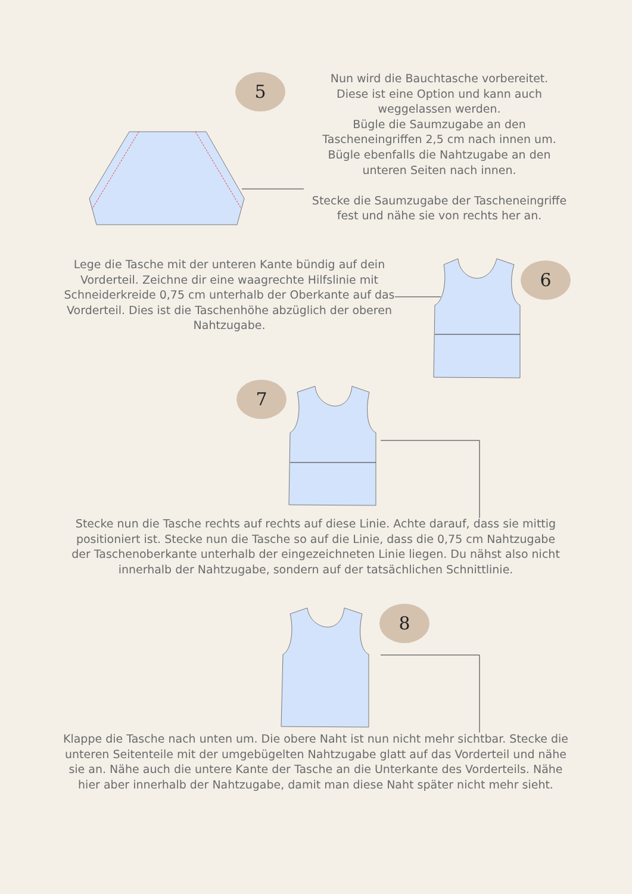5
Nun wird die Bauchtasche vorbereitet.
Diese ist eine Option und kann auch weggelassen werden.
Bügle die Saumzugabe an den Tascheneingriffen 2,5 cm nach innen um. Bügle ebenfalls die Nahtzugabe an den unteren Seiten nach innen.
Stecke die Saumzugabe der Tascheneingriffe fest und nähe sie von rechts her an.
6
Lege die Tasche mit der unteren Kante bündig auf dein Vorderteil. Zeichne dir eine waagrechte Hilfslinie mit Schneiderkreide 0,75 cm unterhalb der Oberkante auf das Vorderteil. Dies ist die Taschenhöhe abzüglich der oberen Nahtzugabe.
7
Stecke nun die Tasche rechts auf rechts auf diese Linie. Achte darauf, dass sie mittig positioniert ist. Stecke nun die Tasche so auf die Linie, dass die 0,75 cm Nahtzugabe der Taschenoberkante unterhalb der eingezeichneten Linie liegen. Du nähst also nicht innerhalb der Nahtzugabe, sondern auf der tatsächlichen Schnittlinie.
8
Klappe die Tasche nach unten um. Die obere Naht ist nun nicht mehr sichtbar. Stecke die unteren Seitenteile mit der umgebügelten Nahtzugabe glatt auf das Vorderteil und nähe sie an. Nähe auch die untere Kante der Tasche an die Unterkante des Vorderteils. Nähe hier aber innerhalb der Nahtzugabe, damit man diese Naht später nicht mehr sieht.